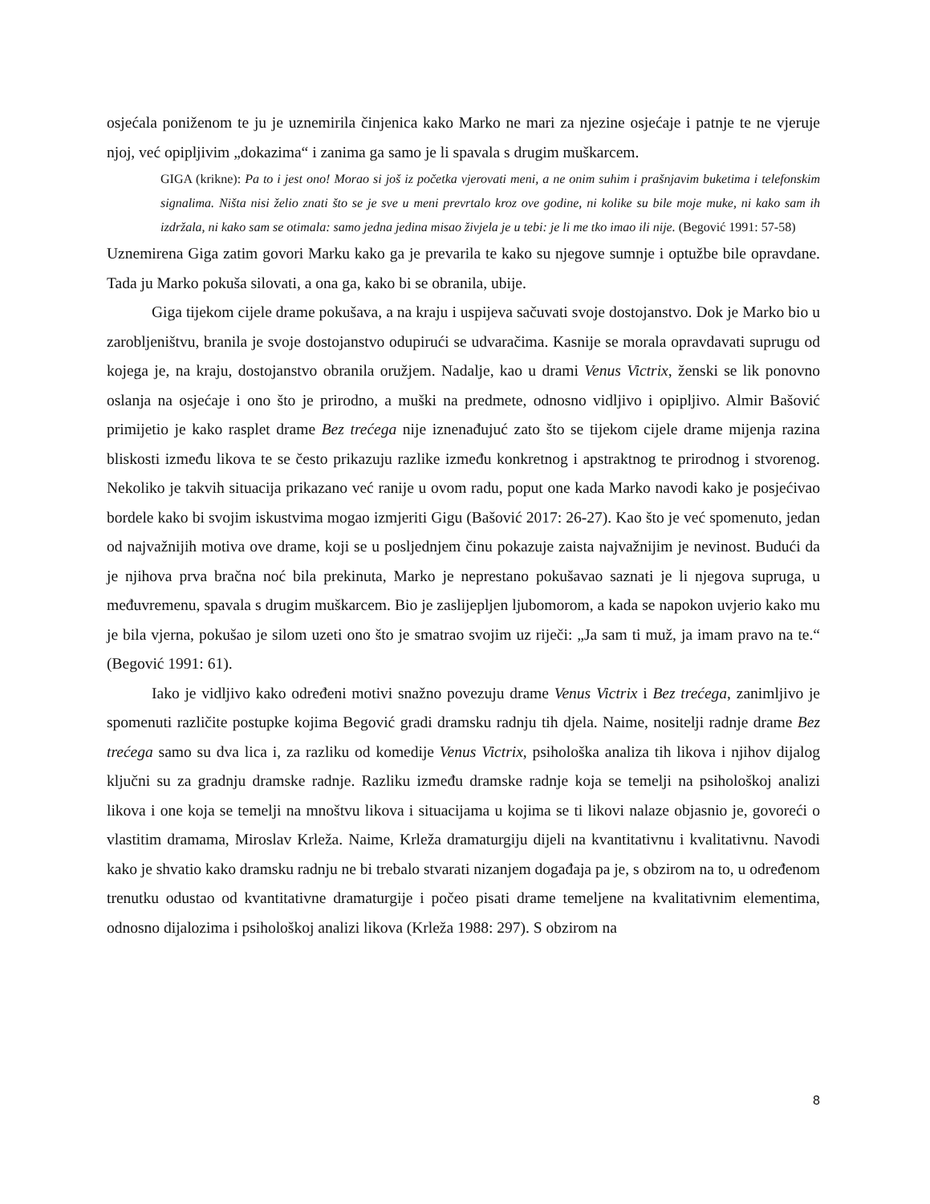osjećala poniženom te ju je uznemirila činjenica kako Marko ne mari za njezine osjećaje i patnje te ne vjeruje njoj, već opipljivim „dokazima“ i zanima ga samo je li spavala s drugim muškarcem.
GIGA (krikne): Pa to i jest ono! Morao si još iz početka vjerovati meni, a ne onim suhim i prašnjavim buketima i telefonskim signalima. Ništa nisi želio znati što se je sve u meni prevrtalo kroz ove godine, ni kolike su bile moje muke, ni kako sam ih izdržala, ni kako sam se otimala: samo jedna jedina misao živjela je u tebi: je li me tko imao ili nije. (Begović 1991: 57-58)
Uznemirena Giga zatim govori Marku kako ga je prevarila te kako su njegove sumnje i optužbe bile opravdane. Tada ju Marko pokuša silovati, a ona ga, kako bi se obranila, ubije.
Giga tijekom cijele drame pokušava, a na kraju i uspijeva sačuvati svoje dostojanstvo. Dok je Marko bio u zarobljeništvu, branila je svoje dostojanstvo odupirući se udvaračima. Kasnije se morala opravdavati suprugu od kojega je, na kraju, dostojanstvo obranila oružjem. Nadalje, kao u drami Venus Victrix, ženski se lik ponovno oslanja na osjećaje i ono što je prirodno, a muški na predmete, odnosno vidljivo i opipljivo. Almir Bašović primijetio je kako rasplet drame Bez trećega nije iznenađujuć zato što se tijekom cijele drame mijenja razina bliskosti između likova te se često prikazuju razlike između konkretnog i apstraktnog te prirodnog i stvorenog. Nekoliko je takvih situacija prikazano već ranije u ovom radu, poput one kada Marko navodi kako je posjećivao bordele kako bi svojim iskustvima mogao izmjeriti Gigu (Bašović 2017: 26-27). Kao što je već spomenuto, jedan od najvažnijih motiva ove drame, koji se u posljednjem činu pokazuje zaista najvažnijim je nevinost. Budući da je njihova prva bračna noć bila prekinuta, Marko je neprestano pokušavao saznati je li njegova supruga, u međuvremenu, spavala s drugim muškarcem. Bio je zaslijepljen ljubomorom, a kada se napokon uvjerio kako mu je bila vjerna, pokušao je silom uzeti ono što je smatrao svojim uz riječi: „Ja sam ti muž, ja imam pravo na te.“ (Begović 1991: 61).
Iako je vidljivo kako određeni motivi snažno povezuju drame Venus Victrix i Bez trećega, zanimljivo je spomenuti različite postupke kojima Begović gradi dramsku radnju tih djela. Naime, nositelji radnje drame Bez trećega samo su dva lica i, za razliku od komedije Venus Victrix, psihološka analiza tih likova i njihov dijalog ključni su za gradnju dramske radnje. Razliku između dramske radnje koja se temelji na psihološkoj analizi likova i one koja se temelji na mnoštvu likova i situacijama u kojima se ti likovi nalaze objasnio je, govoreći o vlastitim dramama, Miroslav Krleža. Naime, Krleža dramaturgiju dijeli na kvantitativnu i kvalitativnu. Navodi kako je shvatio kako dramsku radnju ne bi trebalo stvarati nizanjem događaja pa je, s obzirom na to, u određenom trenutku odustao od kvantitativne dramaturgije i počeo pisati drame temeljene na kvalitativnim elementima, odnosno dijalozima i psihološkoj analizi likova (Krleža 1988: 297). S obzirom na
8